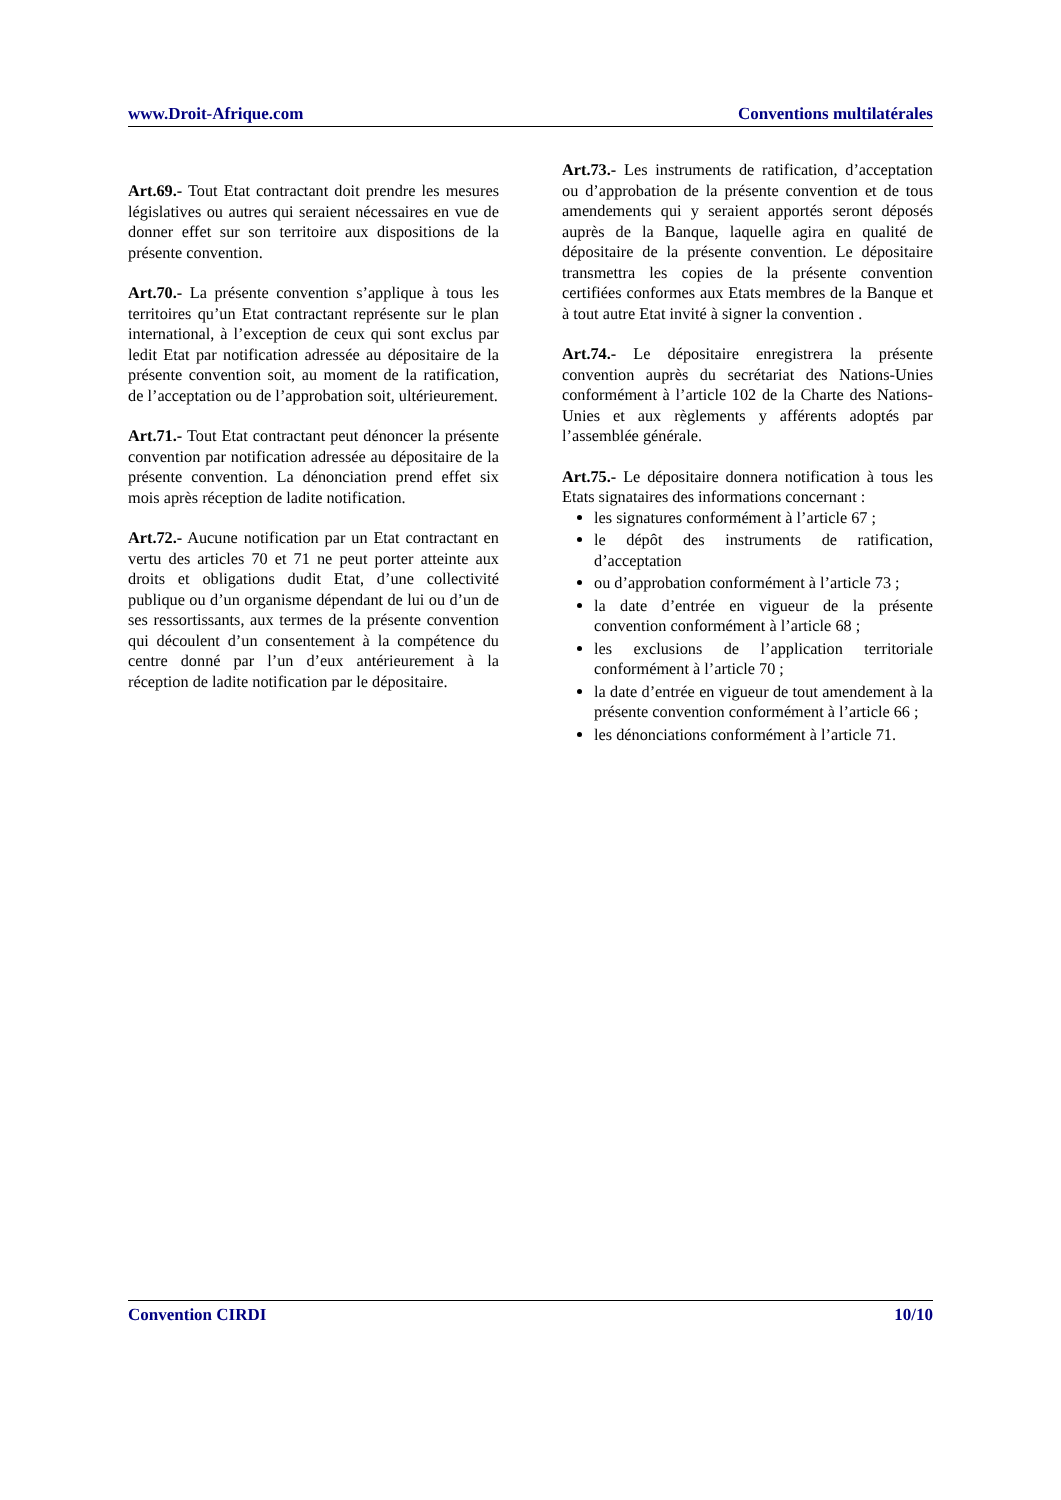www.Droit-Afrique.com Conventions multilatérales
Art.69.- Tout Etat contractant doit prendre les mesures législatives ou autres qui seraient nécessaires en vue de donner effet sur son territoire aux dispositions de la présente convention.
Art.70.- La présente convention s’applique à tous les territoires qu’un Etat contractant représente sur le plan international, à l’exception de ceux qui sont exclus par ledit Etat par notification adressée au dépositaire de la présente convention soit, au moment de la ratification, de l’acceptation ou de l’approbation soit, ultérieurement.
Art.71.- Tout Etat contractant peut dénoncer la présente convention par notification adressée au dépositaire de la présente convention. La dénonciation prend effet six mois après réception de ladite notification.
Art.72.- Aucune notification par un Etat contractant en vertu des articles 70 et 71 ne peut porter atteinte aux droits et obligations dudit Etat, d’une collectivité publique ou d’un organisme dépendant de lui ou d’un de ses ressortissants, aux termes de la présente convention qui découlent d’un consentement à la compétence du centre donné par l’un d’eux antérieurement à la réception de ladite notification par le dépositaire.
Art.73.- Les instruments de ratification, d’acceptation ou d’approbation de la présente convention et de tous amendements qui y seraient apportés seront déposés auprès de la Banque, laquelle agira en qualité de dépositaire de la présente convention. Le dépositaire transmettra les copies de la présente convention certifiées conformes aux Etats membres de la Banque et à tout autre Etat invité à signer la convention .
Art.74.- Le dépositaire enregistrera la présente convention auprès du secrétariat des Nations-Unies conformément à l’article 102 de la Charte des Nations-Unies et aux règlements y afférents adoptés par l’assemblée générale.
Art.75.- Le dépositaire donnera notification à tous les Etats signataires des informations concernant :
les signatures conformément à l’article 67 ;
le dépôt des instruments de ratification, d’acceptation
ou d’approbation conformément à l’article 73 ;
la date d’entrée en vigueur de la présente convention conformément à l’article 68 ;
les exclusions de l’application territoriale conformément à l’article 70 ;
la date d’entrée en vigueur de tout amendement à la présente convention conformément à l’article 66 ;
les dénonciations conformément à l’article 71.
Convention CIRDI 10/10